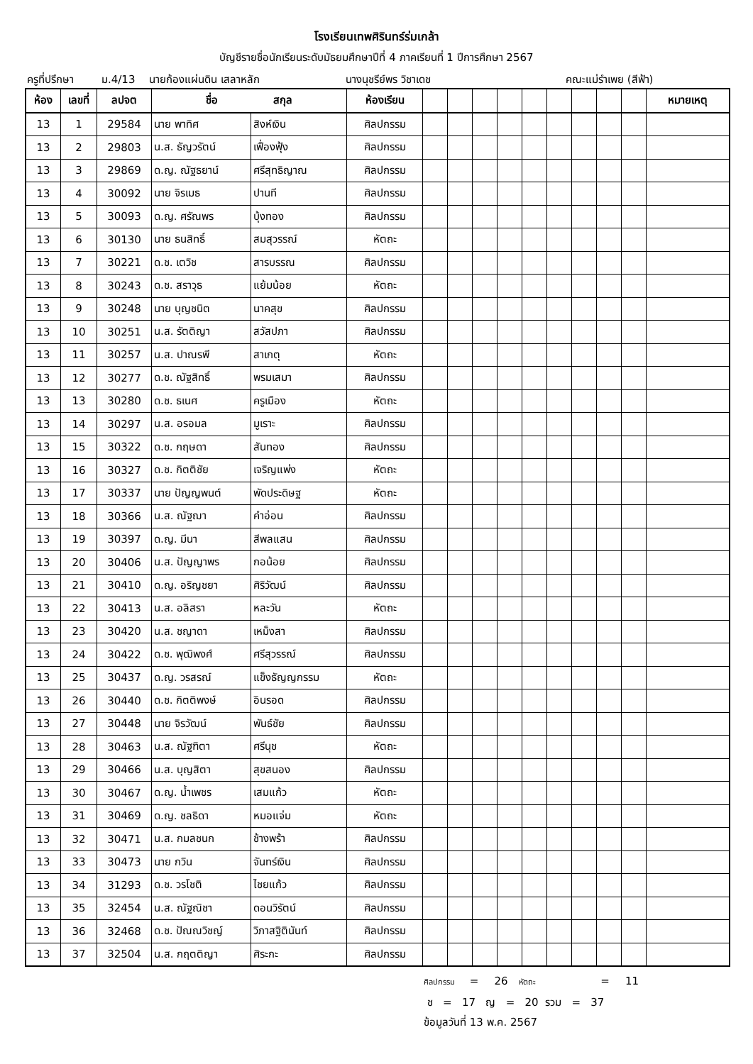โรงเรียนเทพศิรินทร์ร่มเกล้า
บัญชีรายชื่อนักเรียนระดับมัธยมศึกษาปีที่ 4 ภาคเรียนที่ 1 ปีการศึกษา 2567
ครูที่ปรึกษา ม.4/13 นายก้องแผ่นดิน เสลาหลัก นางนุชรีย์พร วิชาเดช คณะแม่รำเพย (สีฟ้า)
| ห้อง | เลขที่ | ลปจต | ชื่อ สกุล | | ห้องเรียน | | | | | | | | | | หมายเหตุ |
| --- | --- | --- | --- | --- | --- | --- | --- | --- | --- | --- | --- | --- | --- | --- | --- |
| 13 | 1 | 29584 | นาย พาทิศ | สิงห์เงิน | ศิลปกรรม | | | | | | | | | | |
| 13 | 2 | 29803 | น.ส. ธัญวรัตน์ | เฟื่องฟุ้ง | ศิลปกรรม | | | | | | | | | | |
| 13 | 3 | 29869 | ด.ญ. ณัฐธยาน์ | ศรีสุทธิญาณ | ศิลปกรรม | | | | | | | | | | |
| 13 | 4 | 30092 | นาย จิรเมธ | ปานที | ศิลปกรรม | | | | | | | | | | |
| 13 | 5 | 30093 | ด.ญ. ศรัณพร | บุ้งทอง | ศิลปกรรม | | | | | | | | | | |
| 13 | 6 | 30130 | นาย ธนสิทธิ์ | สมสุวรรณ์ | หัตถะ | | | | | | | | | | |
| 13 | 7 | 30221 | ด.ช. เตวิช | สารบรรณ | ศิลปกรรม | | | | | | | | | | |
| 13 | 8 | 30243 | ด.ช. สราวุธ | แย้มน้อย | หัตถะ | | | | | | | | | | |
| 13 | 9 | 30248 | นาย บุญชนิต | นาคสุข | ศิลปกรรม | | | | | | | | | | |
| 13 | 10 | 30251 | น.ส. รัตติญา | สวัสปภา | ศิลปกรรม | | | | | | | | | | |
| 13 | 11 | 30257 | น.ส. ปาณรพี | สาเกตุ | หัตถะ | | | | | | | | | | |
| 13 | 12 | 30277 | ด.ช. ณัฐสิทธิ์ | พรมเสมา | ศิลปกรรม | | | | | | | | | | |
| 13 | 13 | 30280 | ด.ช. ธเนศ | ครูเมือง | หัตถะ | | | | | | | | | | |
| 13 | 14 | 30297 | น.ส. อรอมล | มูเราะ | ศิลปกรรม | | | | | | | | | | |
| 13 | 15 | 30322 | ด.ช. กฤษดา | สันทอง | ศิลปกรรม | | | | | | | | | | |
| 13 | 16 | 30327 | ด.ช. กิตติชัย | เจริญแพ่ง | หัตถะ | | | | | | | | | | |
| 13 | 17 | 30337 | นาย ปัญญพนต์ | พัดประดิษฐ | หัตถะ | | | | | | | | | | |
| 13 | 18 | 30366 | น.ส. ณัฐฌา | คำอ่อน | ศิลปกรรม | | | | | | | | | | |
| 13 | 19 | 30397 | ด.ญ. มีนา | สีพลแสน | ศิลปกรรม | | | | | | | | | | |
| 13 | 20 | 30406 | น.ส. ปัญญาพร | กอน้อย | ศิลปกรรม | | | | | | | | | | |
| 13 | 21 | 30410 | ด.ญ. อริญชยา | ศิริวัฒน์ | ศิลปกรรม | | | | | | | | | | |
| 13 | 22 | 30413 | น.ส. อลิสรา | หละวัน | หัตถะ | | | | | | | | | | |
| 13 | 23 | 30420 | น.ส. ชญาดา | เหม็งสา | ศิลปกรรม | | | | | | | | | | |
| 13 | 24 | 30422 | ด.ช. พุฒิพงศ์ | ศรีสุวรรณ์ | ศิลปกรรม | | | | | | | | | | |
| 13 | 25 | 30437 | ด.ญ. วรสรณ์ | แข็งธัญญกรรม | หัตถะ | | | | | | | | | | |
| 13 | 26 | 30440 | ด.ช. กิตติพงษ์ | อินรอด | ศิลปกรรม | | | | | | | | | | |
| 13 | 27 | 30448 | นาย จิรวัฒน์ | พันธ์ชัย | ศิลปกรรม | | | | | | | | | | |
| 13 | 28 | 30463 | น.ส. ณัฐฑิตา | ศรีนุช | หัตถะ | | | | | | | | | | |
| 13 | 29 | 30466 | น.ส. บุญสิตา | สุขสนอง | ศิลปกรรม | | | | | | | | | | |
| 13 | 30 | 30467 | ด.ญ. น้ำเพชร | เสมแก้ว | หัตถะ | | | | | | | | | | |
| 13 | 31 | 30469 | ด.ญ. ชลธิดา | หมอแจ่ม | หัตถะ | | | | | | | | | | |
| 13 | 32 | 30471 | น.ส. กมลชนก | ช้างพร้า | ศิลปกรรม | | | | | | | | | | |
| 13 | 33 | 30473 | นาย กวิน | จันทร์เงิน | ศิลปกรรม | | | | | | | | | | |
| 13 | 34 | 31293 | ด.ช. วรโชติ | ไชยแก้ว | ศิลปกรรม | | | | | | | | | | |
| 13 | 35 | 32454 | น.ส. ณัฐณิชา | ดอนวิรัตน์ | ศิลปกรรม | | | | | | | | | | |
| 13 | 36 | 32468 | ด.ช. ปัณณวิชญ์ | วิภาสฐิตินันท์ | ศิลปกรรม | | | | | | | | | | |
| 13 | 37 | 32504 | น.ส. กฤตติญา | ศิระกะ | ศิลปกรรม | | | | | | | | | | |
ศิลปกรรม = 26 หัตถะ = 11
ช = 17 ญ = 20 รวม = 37
ข้อมูลวันที่ 13 พ.ค. 2567